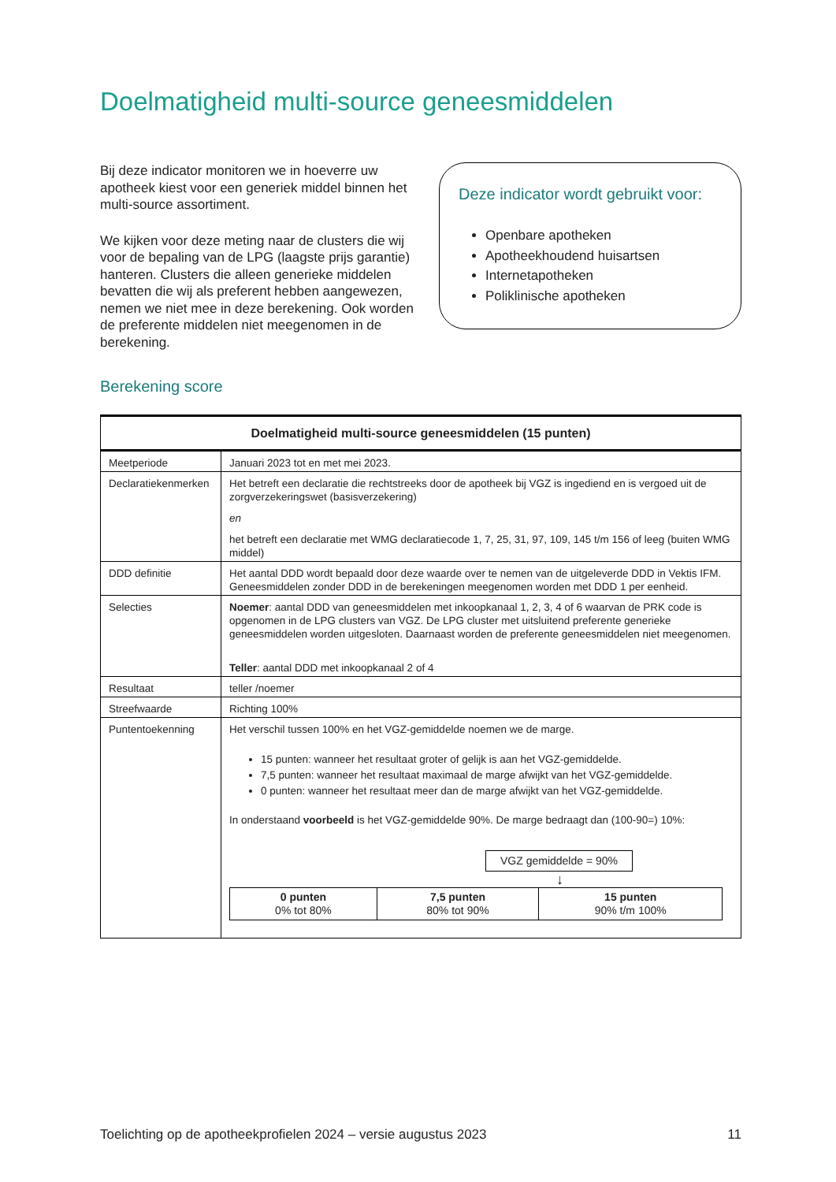Doelmatigheid multi-source geneesmiddelen
Bij deze indicator monitoren we in hoeverre uw apotheek kiest voor een generiek middel binnen het multi-source assortiment.
We kijken voor deze meting naar de clusters die wij voor de bepaling van de LPG (laagste prijs garantie) hanteren. Clusters die alleen generieke middelen bevatten die wij als preferent hebben aangewezen, nemen we niet mee in deze berekening. Ook worden de preferente middelen niet meegenomen in de berekening.
Deze indicator wordt gebruikt voor:
Openbare apotheken
Apotheekhoudend huisartsen
Internetapotheken
Poliklinische apotheken
Berekening score
| Doelmatigheid multi-source geneesmiddelen (15 punten) | |
| --- | --- |
| Meetperiode | Januari 2023 tot en met mei 2023. |
| Declaratiekenmerken | Het betreft een declaratie die rechtstreeks door de apotheek bij VGZ is ingediend en is vergoed uit de zorgverzekeringswet (basisverzekering) en het betreft een declaratie met WMG declaratiecode 1, 7, 25, 31, 97, 109, 145 t/m 156 of leeg (buiten WMG middel) |
| DDD definitie | Het aantal DDD wordt bepaald door deze waarde over te nemen van de uitgeleverde DDD in Vektis IFM. Geneesmiddelen zonder DDD in de berekeningen meegenomen worden met DDD 1 per eenheid. |
| Selecties | Noemer : aantal DDD van geneesmiddelen met inkoopkanaal 1, 2, 3, 4 of 6 waarvan de PRK code is opgenomen in de LPG clusters van VGZ. De LPG cluster met uitsluitend preferente generieke geneesmiddelen worden uitgesloten. Daarnaast worden de preferente geneesmiddelen niet meegenomen. Teller : aantal DDD met inkoopkanaal 2 of 4 |
| Resultaat | teller /noemer |
| Streefwaarde | Richting 100% |
| Puntentoekenning | Het verschil tussen 100% en het VGZ-gemiddelde noemen we de marge. 15 punten: wanneer het resultaat groter of gelijk is aan het VGZ-gemiddelde. 7,5 punten: wanneer het resultaat maximaal de marge afwijkt van het VGZ-gemiddelde. 0 punten: wanneer het resultaat meer dan de marge afwijkt van het VGZ-gemiddelde. In onderstaand voorbeeld is het VGZ-gemiddelde 90%. De marge bedraagt dan (100-90=) 10%: VGZ gemiddelde = 90% ↓ / 0 punten 0% tot 80% / 7,5 punten 80% tot 90% / 15 punten 90% t/m 100% / |
Toelichting op de apotheekprofielen 2024 – versie augustus 2023 11